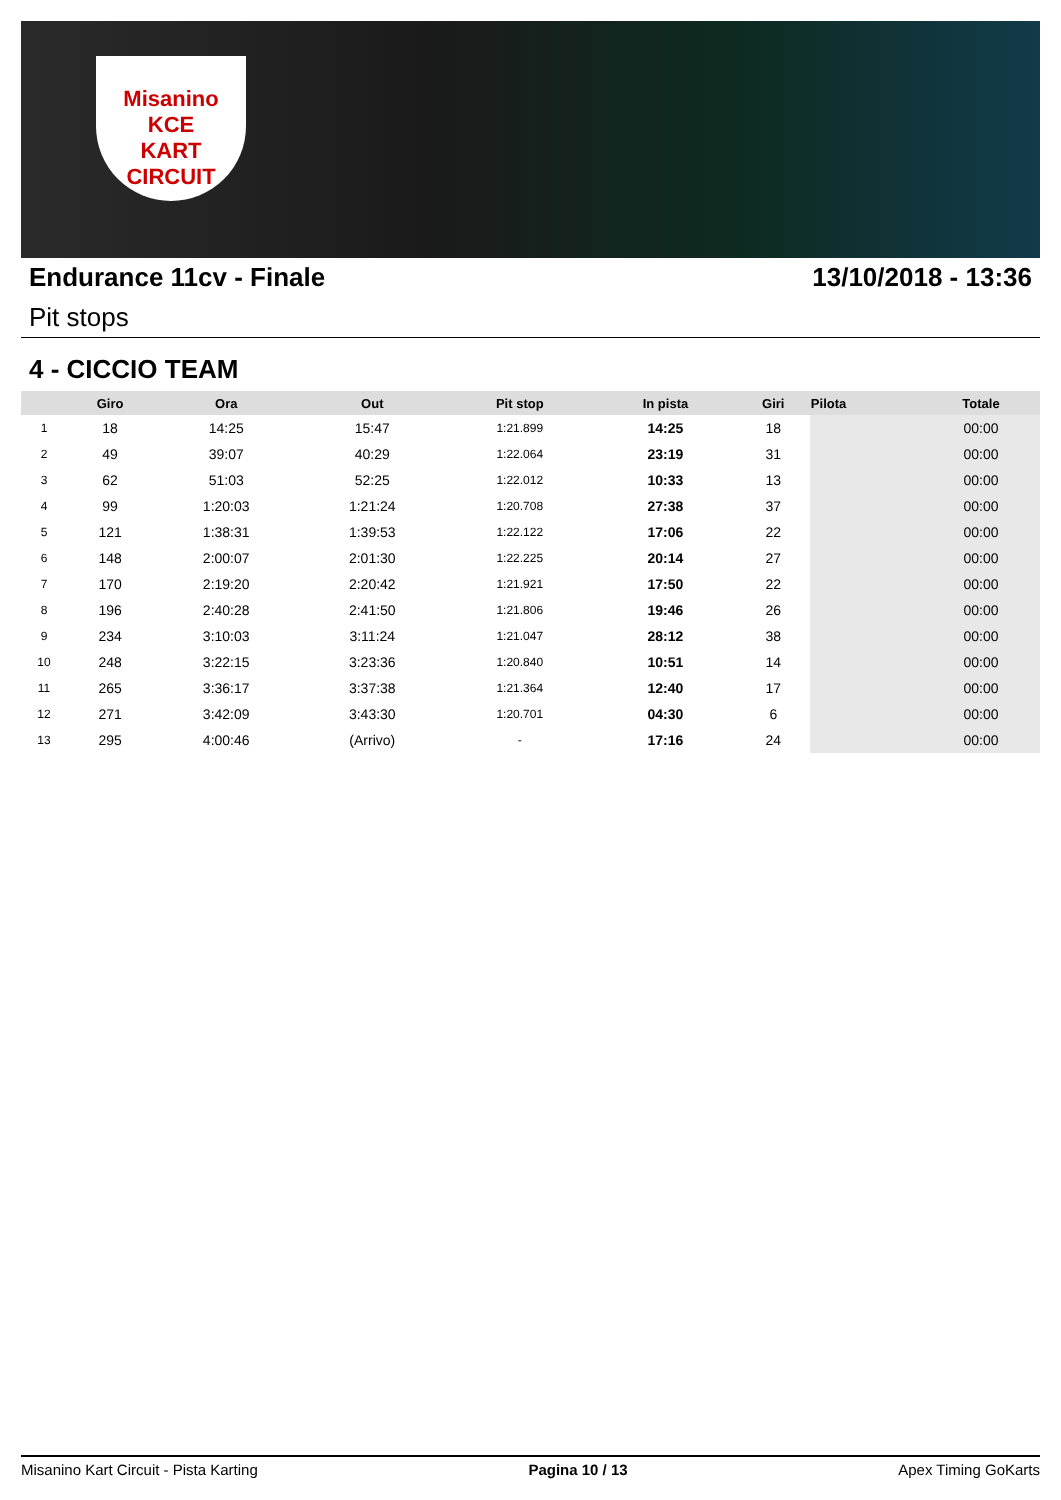Misanino
KCE
KART CIRCUIT
Endurance 11cv - Finale 13/10/2018 - 13:36
Pit stops
4 - CICCIO TEAM
| | Giro | Ora | Out | Pit stop | In pista | Giri | Pilota | Totale |
| --- | --- | --- | --- | --- | --- | --- | --- | --- |
| 1 | 18 | 14:25 | 15:47 | 1:21.899 | 14:25 | 18 | | 00:00 |
| 2 | 49 | 39:07 | 40:29 | 1:22.064 | 23:19 | 31 | | 00:00 |
| 3 | 62 | 51:03 | 52:25 | 1:22.012 | 10:33 | 13 | | 00:00 |
| 4 | 99 | 1:20:03 | 1:21:24 | 1:20.708 | 27:38 | 37 | | 00:00 |
| 5 | 121 | 1:38:31 | 1:39:53 | 1:22.122 | 17:06 | 22 | | 00:00 |
| 6 | 148 | 2:00:07 | 2:01:30 | 1:22.225 | 20:14 | 27 | | 00:00 |
| 7 | 170 | 2:19:20 | 2:20:42 | 1:21.921 | 17:50 | 22 | | 00:00 |
| 8 | 196 | 2:40:28 | 2:41:50 | 1:21.806 | 19:46 | 26 | | 00:00 |
| 9 | 234 | 3:10:03 | 3:11:24 | 1:21.047 | 28:12 | 38 | | 00:00 |
| 10 | 248 | 3:22:15 | 3:23:36 | 1:20.840 | 10:51 | 14 | | 00:00 |
| 11 | 265 | 3:36:17 | 3:37:38 | 1:21.364 | 12:40 | 17 | | 00:00 |
| 12 | 271 | 3:42:09 | 3:43:30 | 1:20.701 | 04:30 | 6 | | 00:00 |
| 13 | 295 | 4:00:46 | (Arrivo) | - | 17:16 | 24 | | 00:00 |
Misanino Kart Circuit - Pista Karting Pagina 10 / 13 Apex Timing GoKarts